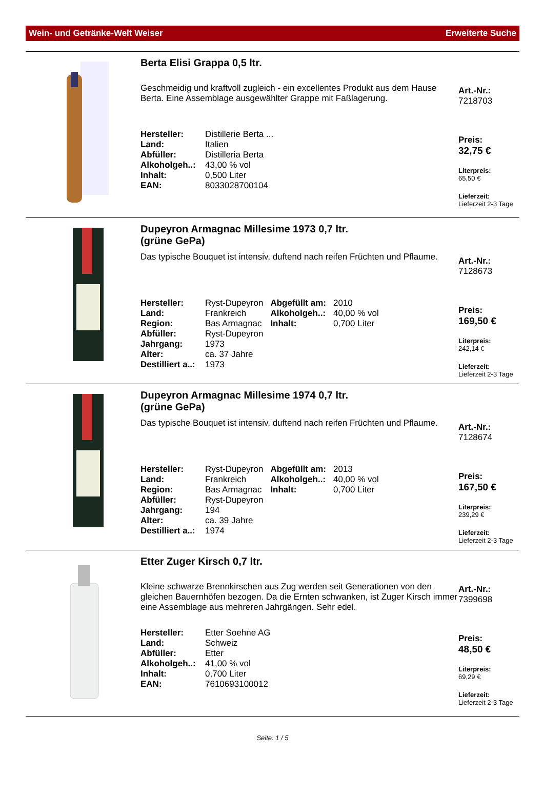Wein- und Getränke-Welt Weiser Erweiterte Suche
Berta Elisi Grappa 0,5 ltr.
Geschmeidig und kraftvoll zugleich - ein excellentes Produkt aus dem Hause Berta. Eine Assemblage ausgewählter Grappe mit Faßlagerung.
| Hersteller: | Distillerie Berta ... |
| Land: | Italien |
| Abfüller: | Distilleria Berta |
| Alkoholgeh..: | 43,00 % vol |
| Inhalt: | 0,500 Liter |
| EAN: | 8033028700104 |
Art.-Nr.:
7218703
Preis:
32,75 €
Literpreis:
65,50 €
Lieferzeit:
Lieferzeit 2-3 Tage
Dupeyron Armagnac Millesime 1973 0,7 ltr.
(grüne GePa)
Das typische Bouquet ist intensiv, duftend nach reifen Früchten und Pflaume.
| Hersteller: | Ryst-Dupeyron | Abgefüllt am: | 2010 |
| Land: | Frankreich | Alkoholgeh..: | 40,00 % vol |
| Region: | Bas Armagnac | Inhalt: | 0,700 Liter |
| Abfüller: | Ryst-Dupeyron | | |
| Jahrgang: | 1973 | | |
| Alter: | ca. 37 Jahre | | |
| Destilliert a..: | 1973 | | |
Art.-Nr.:
7128673
Preis:
169,50 €
Literpreis:
242,14 €
Lieferzeit:
Lieferzeit 2-3 Tage
Dupeyron Armagnac Millesime 1974 0,7 ltr.
(grüne GePa)
Das typische Bouquet ist intensiv, duftend nach reifen Früchten und Pflaume.
| Hersteller: | Ryst-Dupeyron | Abgefüllt am: | 2013 |
| Land: | Frankreich | Alkoholgeh..: | 40,00 % vol |
| Region: | Bas Armagnac | Inhalt: | 0,700 Liter |
| Abfüller: | Ryst-Dupeyron | | |
| Jahrgang: | 194 | | |
| Alter: | ca. 39 Jahre | | |
| Destilliert a..: | 1974 | | |
Art.-Nr.:
7128674
Preis:
167,50 €
Literpreis:
239,29 €
Lieferzeit:
Lieferzeit 2-3 Tage
Etter Zuger Kirsch 0,7 ltr.
Kleine schwarze Brennkirschen aus Zug werden seit Generationen von den gleichen Bauernhöfen bezogen. Da die Ernten schwanken, ist Zuger Kirsch immer eine Assemblage aus mehreren Jahrgängen. Sehr edel.
| Hersteller: | Etter Soehne AG |
| Land: | Schweiz |
| Abfüller: | Etter |
| Alkoholgeh..: | 41,00 % vol |
| Inhalt: | 0,700 Liter |
| EAN: | 7610693100012 |
Art.-Nr.:
7399698
Preis:
48,50 €
Literpreis:
69,29 €
Lieferzeit:
Lieferzeit 2-3 Tage
Seite: 1 / 5